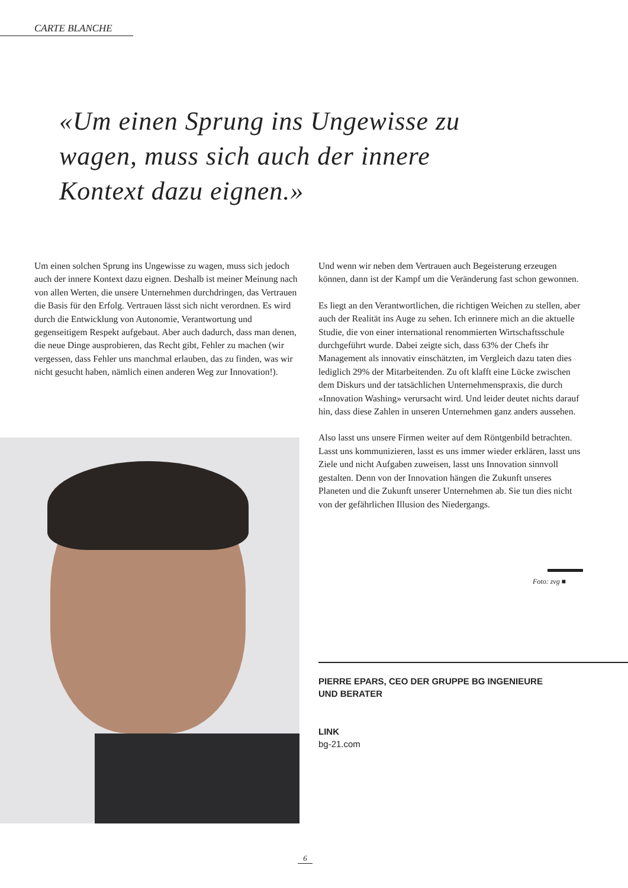CARTE BLANCHE
«Um einen Sprung ins Ungewisse zu wagen, muss sich auch der innere Kontext dazu eignen.»
Um einen solchen Sprung ins Ungewisse zu wagen, muss sich jedoch auch der innere Kontext dazu eignen. Deshalb ist meiner Meinung nach von allen Werten, die unsere Unternehmen durchdringen, das Vertrauen die Basis für den Erfolg. Vertrauen lässt sich nicht verordnen. Es wird durch die Entwicklung von Autonomie, Verantwortung und gegenseitigem Respekt aufgebaut. Aber auch dadurch, dass man denen, die neue Dinge ausprobieren, das Recht gibt, Fehler zu machen (wir vergessen, dass Fehler uns manchmal erlauben, das zu finden, was wir nicht gesucht haben, nämlich einen anderen Weg zur Innovation!).
Und wenn wir neben dem Vertrauen auch Begeisterung erzeugen können, dann ist der Kampf um die Veränderung fast schon gewonnen.
Es liegt an den Verantwortlichen, die richtigen Weichen zu stellen, aber auch der Realität ins Auge zu sehen. Ich erinnere mich an die aktuelle Studie, die von einer international renommierten Wirtschaftsschule durchgeführt wurde. Dabei zeigte sich, dass 63% der Chefs ihr Management als innovativ einschätzten, im Vergleich dazu taten dies lediglich 29% der Mitarbeitenden. Zu oft klafft eine Lücke zwischen dem Diskurs und der tatsächlichen Unternehmenspraxis, die durch «Innovation Washing» verursacht wird. Und leider deutet nichts darauf hin, dass diese Zahlen in unseren Unternehmen ganz anders aussehen.
Also lasst uns unsere Firmen weiter auf dem Röntgenbild betrachten. Lasst uns kommunizieren, lasst es uns immer wieder erklären, lasst uns Ziele und nicht Aufgaben zuweisen, lasst uns Innovation sinnvoll gestalten. Denn von der Innovation hängen die Zukunft unseres Planeten und die Zukunft unserer Unternehmen ab. Sie tun dies nicht von der gefährlichen Illusion des Niedergangs.
Foto: zvg ■
PIERRE EPARS, CEO DER GRUPPE BG INGENIEURE
UND BERATER
LINK
bg-21.com
6